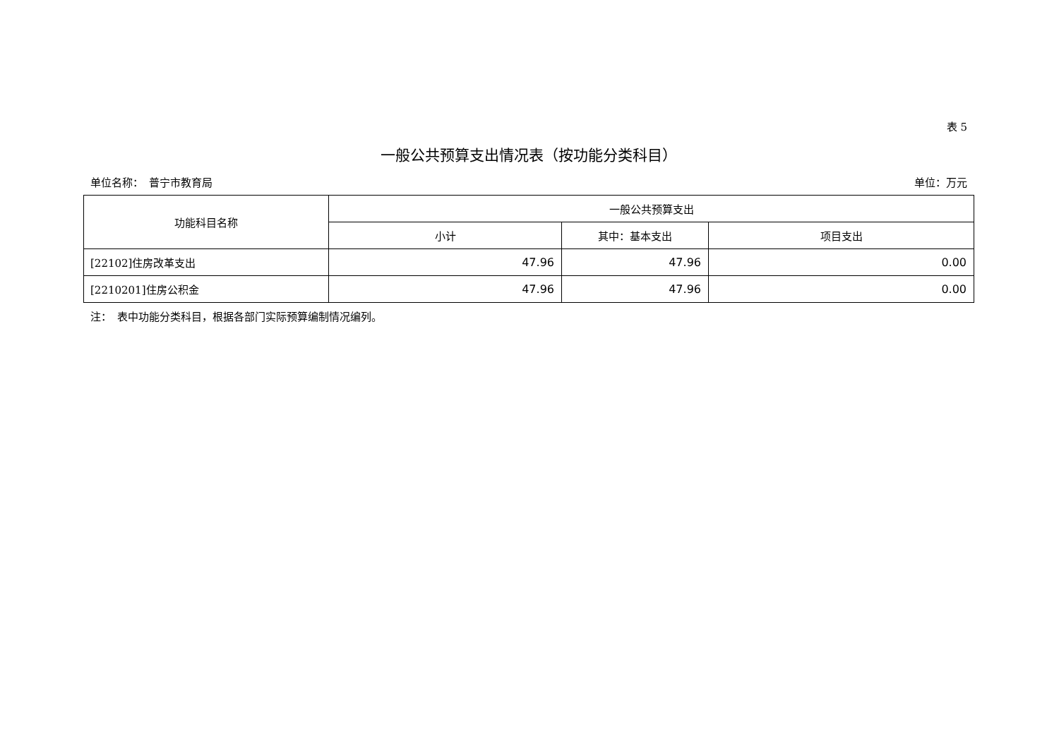表 5
一般公共预算支出情况表（按功能分类科目）
单位名称：　普宁市教育局 单位：万元
| 功能科目名称 | 一般公共预算支出 | | |
| --- | --- | --- | --- |
| | 小计 | 其中：基本支出 | 项目支出 |
| [22102]住房改革支出 | 47.96 | 47.96 | 0.00 |
| [2210201]住房公积金 | 47.96 | 47.96 | 0.00 |
注：　表中功能分类科目，根据各部门实际预算编制情况编列。